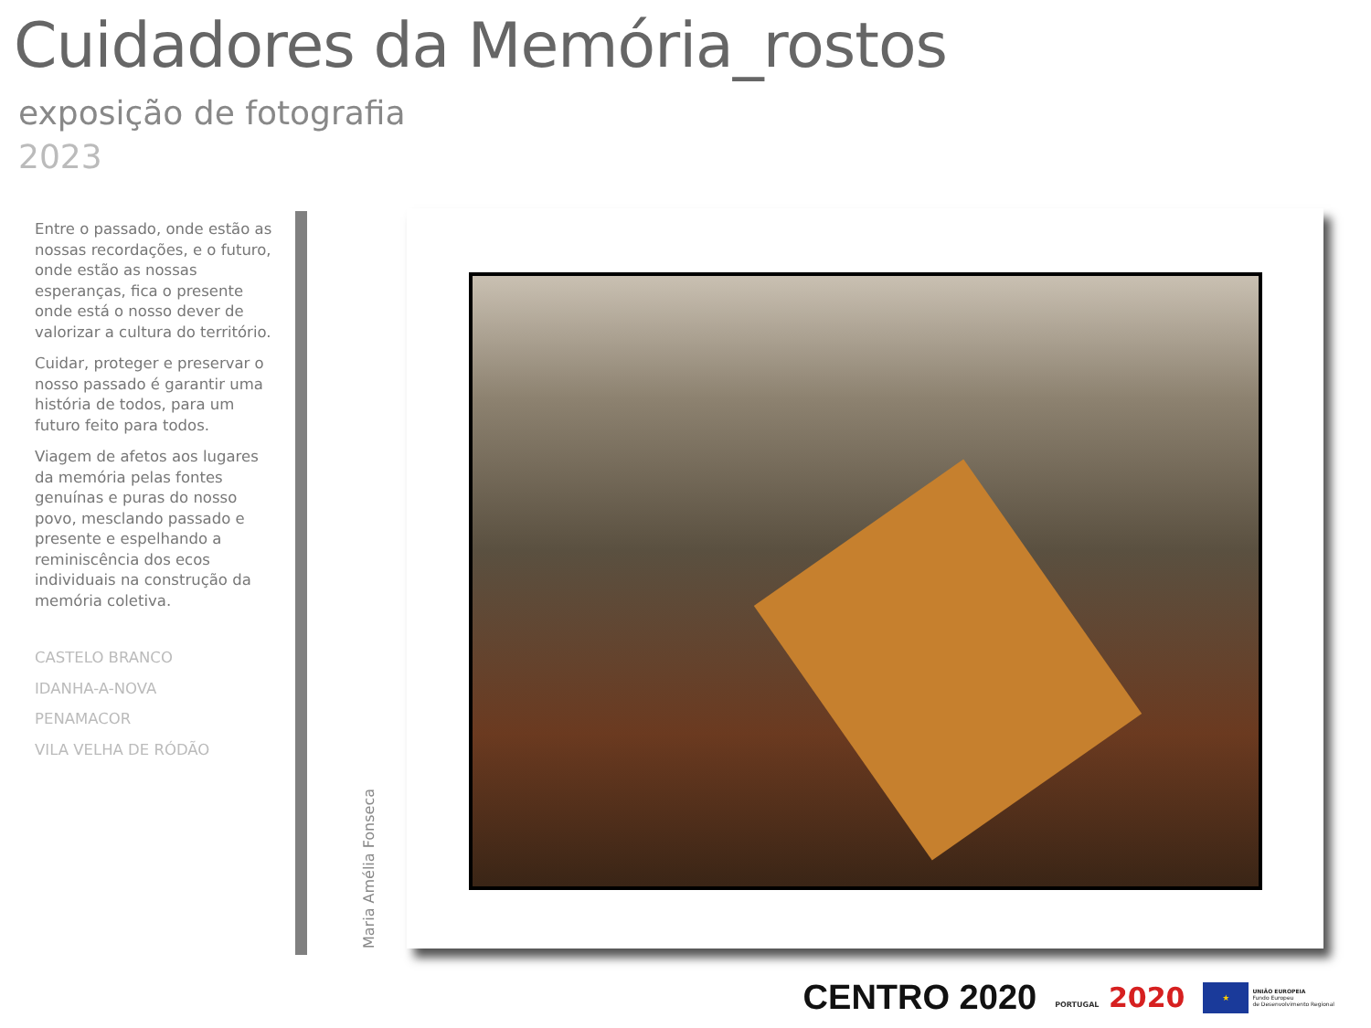Cuidadores da Memória_rostos
exposição de fotografia
2023
Entre o passado, onde estão as nossas recordações, e o futuro, onde estão as nossas esperanças, fica o presente onde está o nosso dever de valorizar a cultura do território.
Cuidar, proteger e preservar o nosso passado é garantir uma história de todos, para um futuro feito para todos.
Viagem de afetos aos lugares da memória pelas fontes genuínas e puras do nosso povo, mesclando passado e presente e espelhando a reminiscência dos ecos individuais na construção da memória coletiva.
CASTELO BRANCO
IDANHA-A-NOVA
PENAMACOR
VILA VELHA DE RÓDÃO
Maria Amélia Fonseca
CENTRO 2020 PORTUGAL 2020 ★ UNIÃO EUROPEIA
Fundo Europeu
de Desenvolvimento Regional